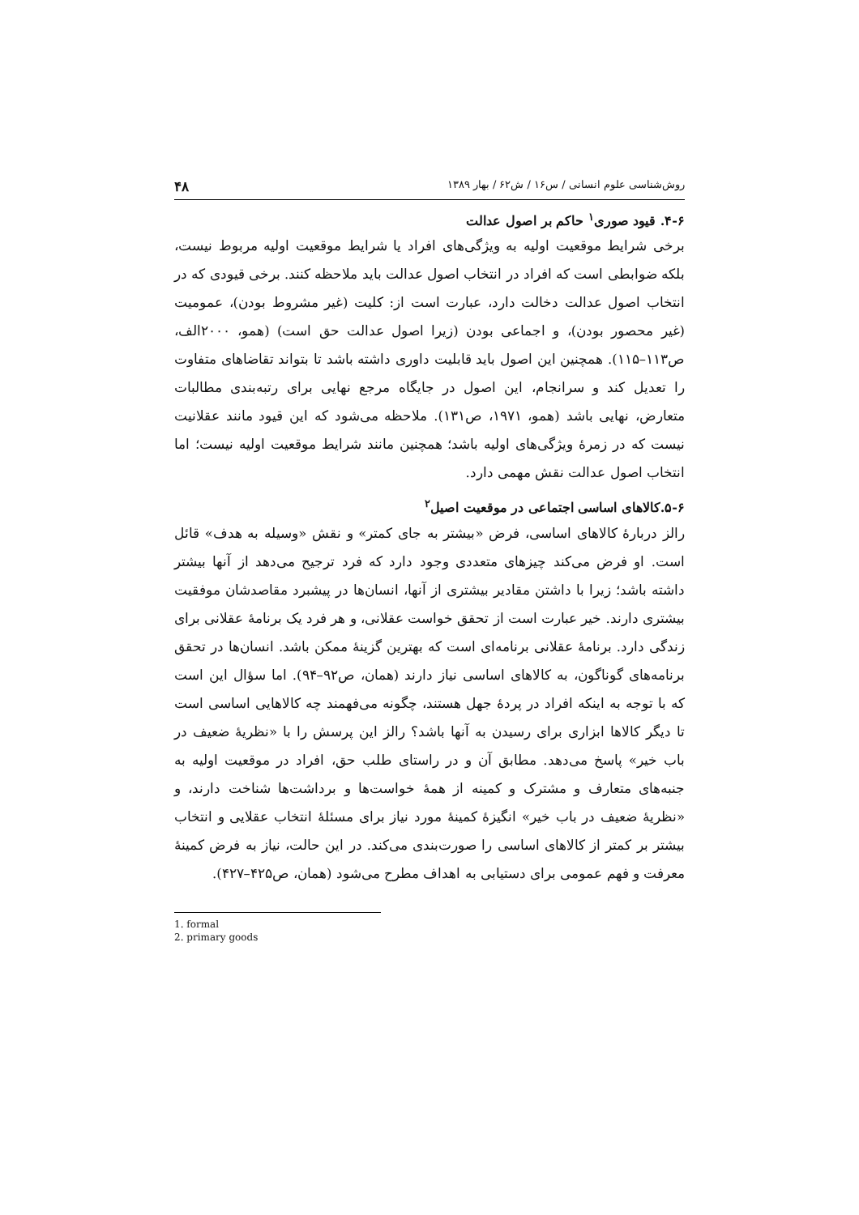روش‌شناسی علوم انسانی / س۱۶ / ش۶۲ / بهار ۱۳۸۹ ۴۸
۴-۶. قیود صوری<sup>۱</sup> حاکم بر اصول عدالت
برخی شرایط موقعیت اولیه به ویژگی‌های افراد یا شرایط موقعیت اولیه مربوط نیست، بلکه ضوابطی است که افراد در انتخاب اصول عدالت باید ملاحظه کنند. برخی قیودی که در انتخاب اصول عدالت دخالت دارد، عبارت است از: کلیت (غیر مشروط بودن)، عمومیت (غیر محصور بودن)، و اجماعی بودن (زیرا اصول عدالت حق است) (همو، ۲۰۰۰الف، ص۱۱۳–۱۱۵). همچنین این اصول باید قابلیت داوری داشته باشد تا بتواند تقاضاهای متفاوت را تعدیل کند و سرانجام، این اصول در جایگاه مرجع نهایی برای رتبه‌بندی مطالبات متعارض، نهایی باشد (همو، ۱۹۷۱، ص۱۳۱). ملاحظه می‌شود که این قیود مانند عقلانیت نیست که در زمرهٔ ویژگی‌های اولیه باشد؛ همچنین مانند شرایط موقعیت اولیه نیست؛ اما انتخاب اصول عدالت نقش مهمی دارد.
۵-۶.کالاهای اساسی اجتماعی در موقعیت اصیل<sup>۲</sup>
رالز دربارهٔ کالاهای اساسی، فرض «بیشتر به جای کمتر» و نقش «وسیله به هدف» قائل است. او فرض می‌کند چیزهای متعددی وجود دارد که فرد ترجیح می‌دهد از آنها بیشتر داشته باشد؛ زیرا با داشتن مقادیر بیشتری از آنها، انسان‌ها در پیشبرد مقاصدشان موفقیت بیشتری دارند. خیر عبارت است از تحقق خواست عقلانی، و هر فرد یک برنامهٔ عقلانی برای زندگی دارد. برنامهٔ عقلانی برنامه‌ای است که بهترین گزینهٔ ممکن باشد. انسان‌ها در تحقق برنامه‌های گوناگون، به کالاهای اساسی نیاز دارند (همان، ص۹۲–۹۴). اما سؤال این است که با توجه به اینکه افراد در پردهٔ جهل هستند، چگونه می‌فهمند چه کالاهایی اساسی است تا دیگر کالاها ابزاری برای رسیدن به آنها باشد؟ رالز این پرسش را با «نظریهٔ ضعیف در باب خیر» پاسخ می‌دهد. مطابق آن و در راستای طلب حق، افراد در موقعیت اولیه به جنبه‌های متعارف و مشترک و کمینه از همهٔ خواست‌ها و برداشت‌ها شناخت دارند، و «نظریهٔ ضعیف در باب خیر» انگیزهٔ کمینهٔ مورد نیاز برای مسئلهٔ انتخاب عقلایی و انتخاب بیشتر بر کمتر از کالاهای اساسی را صورت‌بندی می‌کند. در این حالت، نیاز به فرض کمینهٔ معرفت و فهم عمومی برای دستیابی به اهداف مطرح می‌شود (همان، ص۴۲۵–۴۲۷).
1. formal
2. primary goods